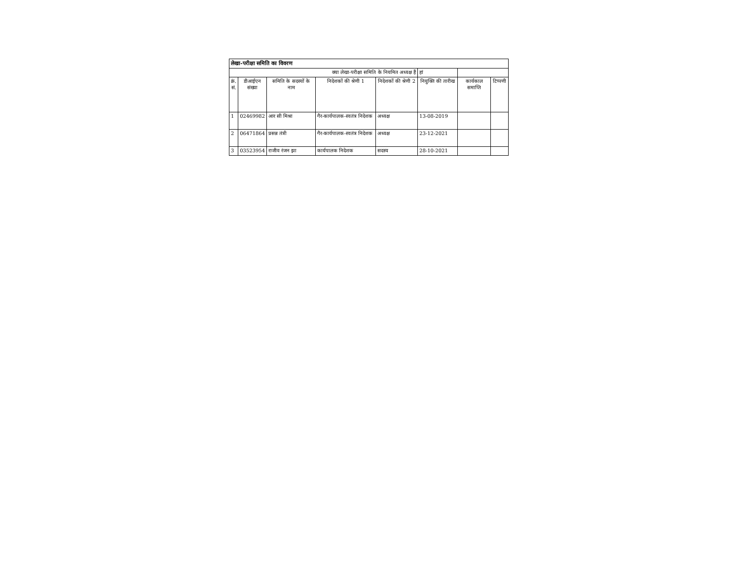| लेखा-परीक्षा समिति का विवरण | | | | | | | |
| क्या लेखा-परीक्षा समिति के नियमित अध्यक्ष हैं | | | | | हां | | |
| क्रं. सं. | डीआईएन संख्या | समिति के सदस्यों के नाम | निदेशकों की श्रेणी 1 | निदेशकों की श्रेणी 2 | नियुक्ति की तारीख | कार्यकाल समाप्ति | टिप्पणी |
| 1 | 02469982 | आर सी मिश्रा | गैर-कार्यपालक-स्वतंत्र निदेशक | अध्यक्ष | 13-08-2019 | | |
| 2 | 06471864 | प्रसन्न तंत्री | गैर-कार्यपालक-स्वतंत्र निदेशक | अध्यक्ष | 23-12-2021 | | |
| 3 | 03523954 | राजीव रंजन झा | कार्यपालक निदेशक | सदस्य | 28-10-2021 | | |